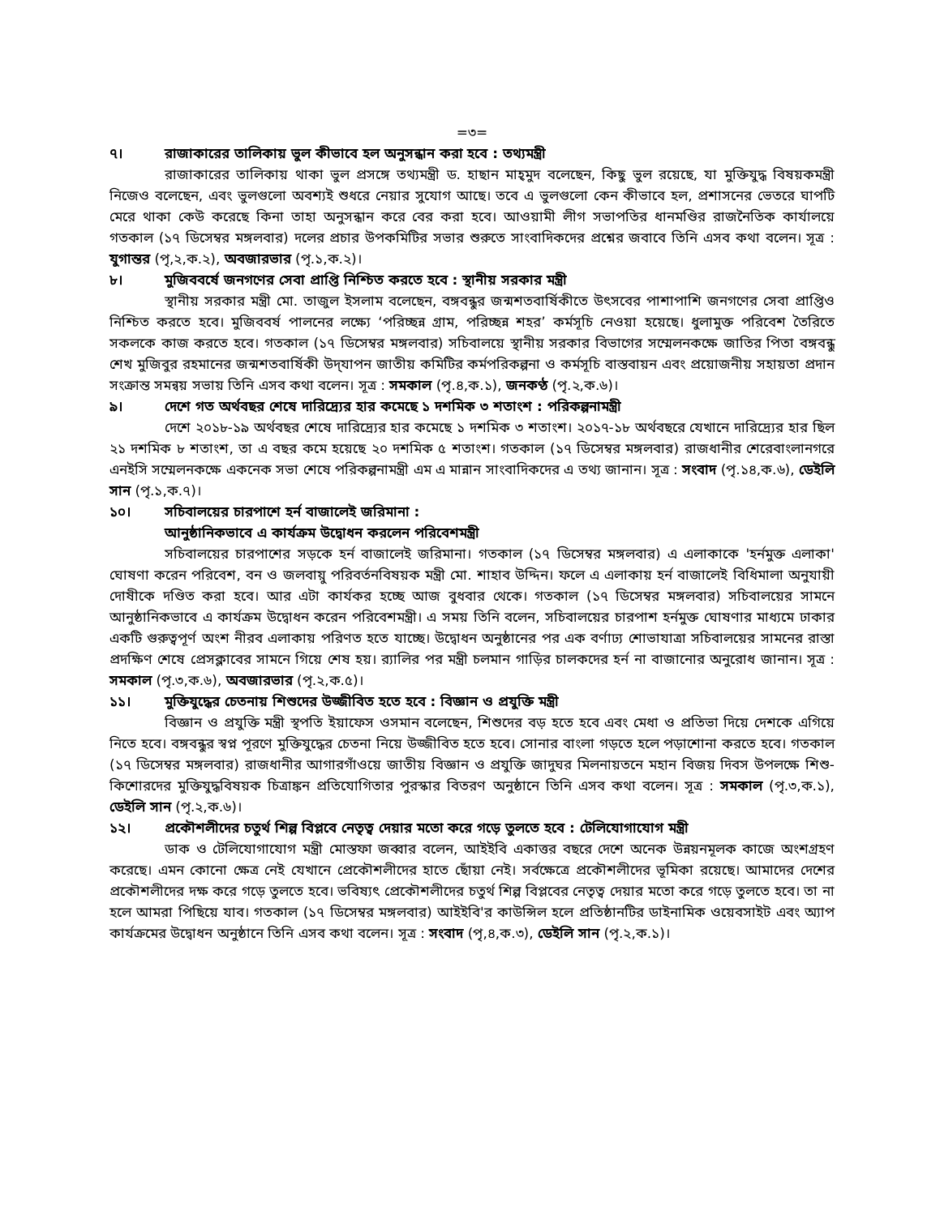=৩=
৭। রাজাকারের তালিকায় ভুল কীভাবে হল অনুসন্ধান করা হবে : তথ্যমন্ত্রী
রাজাকারের তালিকায় থাকা ভুল প্রসঙ্গে তথ্যমন্ত্রী ড. হাছান মাহ্‌মুদ বলেছেন, কিছু ভুল রয়েছে, যা মুক্তিযুদ্ধ বিষয়কমন্ত্রী নিজেও বলেছেন, এবং ভুলগুলো অবশ্যই শুধরে নেয়ার সুযোগ আছে। তবে এ ভুলগুলো কেন কীভাবে হল, প্রশাসনের ভেতরে ঘাপটি মেরে থাকা কেউ করেছে কিনা তাহা অনুসন্ধান করে বের করা হবে। আওয়ামী লীগ সভাপতির ধানমণ্ডির রাজনৈতিক কার্যালয়ে গতকাল (১৭ ডিসেম্বর মঙ্গলবার) দলের প্রচার উপকমিটির সভার শুরুতে সাংবাদিকদের প্রশ্নের জবাবে তিনি এসব কথা বলেন। সূত্র : যুগান্তর (পৃ,২,ক.২), অবজারভার (পৃ.১,ক.২)।
৮। মুজিববর্ষে জনগণের সেবা প্রাপ্তি নিশ্চিত করতে হবে : স্থানীয় সরকার মন্ত্রী
স্থানীয় সরকার মন্ত্রী মো. তাজুল ইসলাম বলেছেন, বঙ্গবন্ধুর জন্মশতবার্ষিকীতে উৎসবের পাশাপাশি জনগণের সেবা প্রাপ্তিও নিশ্চিত করতে হবে। মুজিববর্ষ পালনের লক্ষ্যে ‘পরিচ্ছন্ন গ্রাম, পরিচ্ছন্ন শহর’ কর্মসূচি নেওয়া হয়েছে। ধুলামুক্ত পরিবেশ তৈরিতে সকলকে কাজ করতে হবে। গতকাল (১৭ ডিসেম্বর মঙ্গলবার) সচিবালয়ে স্থানীয় সরকার বিভাগের সম্মেলনকক্ষে জাতির পিতা বঙ্গবন্ধু শেখ মুজিবুর রহমানের জন্মশতবার্ষিকী উদ্‌যাপন জাতীয় কমিটির কর্মপরিকল্পনা ও কর্মসূচি বাস্তবায়ন এবং প্রয়োজনীয় সহায়তা প্রদান সংক্রান্ত সমন্বয় সভায় তিনি এসব কথা বলেন। সূত্র : সমকাল (পৃ.৪,ক.১), জনকণ্ঠ (পৃ.২,ক.৬)।
৯। দেশে গত অর্থবছর শেষে দারিদ্র্যের হার কমেছে ১ দশমিক ৩ শতাংশ : পরিকল্পনামন্ত্রী
দেশে ২০১৮-১৯ অর্থবছর শেষে দারিদ্র্যের হার কমেছে ১ দশমিক ৩ শতাংশ। ২০১৭-১৮ অর্থবছরে যেখানে দারিদ্র্যের হার ছিল ২১ দশমিক ৮ শতাংশ, তা এ বছর কমে হয়েছে ২০ দশমিক ৫ শতাংশ। গতকাল (১৭ ডিসেম্বর মঙ্গলবার) রাজধানীর শেরেবাংলানগরে এনইসি সম্মেলনকক্ষে একনেক সভা শেষে পরিকল্পনামন্ত্রী এম এ মান্নান সাংবাদিকদের এ তথ্য জানান। সূত্র : সংবাদ (পৃ.১৪,ক.৬), ডেইলি সান (পৃ.১,ক.৭)।
১০। সচিবালয়ের চারপাশে হর্ন বাজালেই জরিমানা :
আনুষ্ঠানিকভাবে এ কার্যক্রম উদ্বোধন করলেন পরিবেশমন্ত্রী
সচিবালয়ের চারপাশের সড়কে হর্ন বাজালেই জরিমানা। গতকাল (১৭ ডিসেম্বর মঙ্গলবার) এ এলাকাকে 'হর্নমুক্ত এলাকা' ঘোষণা করেন পরিবেশ, বন ও জলবায়ু পরিবর্তনবিষয়ক মন্ত্রী মো. শাহাব উদ্দিন। ফলে এ এলাকায় হর্ন বাজালেই বিধিমালা অনুযায়ী দোষীকে দণ্ডিত করা হবে। আর এটা কার্যকর হচ্ছে আজ বুধবার থেকে। গতকাল (১৭ ডিসেম্বর মঙ্গলবার) সচিবালয়ের সামনে আনুষ্ঠানিকভাবে এ কার্যক্রম উদ্বোধন করেন পরিবেশমন্ত্রী। এ সময় তিনি বলেন, সচিবালয়ের চারপাশ হর্নমুক্ত ঘোষণার মাধ্যমে ঢাকার একটি গুরুত্বপূর্ণ অংশ নীরব এলাকায় পরিণত হতে যাচ্ছে। উদ্বোধন অনুষ্ঠানের পর এক বর্ণাঢ্য শোভাযাত্রা সচিবালয়ের সামনের রাস্তা প্রদক্ষিণ শেষে প্রেসক্লাবের সামনে গিয়ে শেষ হয়। র‍্যালির পর মন্ত্রী চলমান গাড়ির চালকদের হর্ন না বাজানোর অনুরোধ জানান। সূত্র : সমকাল (পৃ.৩,ক.৬), অবজারভার (পৃ.২,ক.৫)।
১১। মুক্তিযুদ্ধের চেতনায় শিশুদের উজ্জীবিত হতে হবে : বিজ্ঞান ও প্রযুক্তি মন্ত্রী
বিজ্ঞান ও প্রযুক্তি মন্ত্রী স্থপতি ইয়াফেস ওসমান বলেছেন, শিশুদের বড় হতে হবে এবং মেধা ও প্রতিভা দিয়ে দেশকে এগিয়ে নিতে হবে। বঙ্গবন্ধুর স্বপ্ন পূরণে মুক্তিযুদ্ধের চেতনা নিয়ে উজ্জীবিত হতে হবে। সোনার বাংলা গড়তে হলে পড়াশোনা করতে হবে। গতকাল (১৭ ডিসেম্বর মঙ্গলবার) রাজধানীর আগারগাঁওয়ে জাতীয় বিজ্ঞান ও প্রযুক্তি জাদুঘর মিলনায়তনে মহান বিজয় দিবস উপলক্ষে শিশু-কিশোরদের মুক্তিযুদ্ধবিষয়ক চিত্রাঙ্কন প্রতিযোগিতার পুরস্কার বিতরণ অনুষ্ঠানে তিনি এসব কথা বলেন। সূত্র : সমকাল (পৃ.৩,ক.১), ডেইলি সান (পৃ.২,ক.৬)।
১২। প্রকৌশলীদের চতুর্থ শিল্প বিপ্লবে নেতৃত্ব দেয়ার মতো করে গড়ে তুলতে হবে : টেলিযোগাযোগ মন্ত্রী
ডাক ও টেলিযোগাযোগ মন্ত্রী মোস্তফা জব্বার বলেন, আইইবি একাত্তর বছরে দেশে অনেক উন্নয়নমূলক কাজে অংশগ্রহণ করেছে। এমন কোনো ক্ষেত্র নেই যেখানে প্রেকৌশলীদের হাতে ছোঁয়া নেই। সর্বক্ষেত্রে প্রকৌশলীদের ভূমিকা রয়েছে। আমাদের দেশের প্রকৌশলীদের দক্ষ করে গড়ে তুলতে হবে। ভবিষ্যৎ প্রেকৌশলীদের চতুর্থ শিল্প বিপ্লবের নেতৃত্ব দেয়ার মতো করে গড়ে তুলতে হবে। তা না হলে আমরা পিছিয়ে যাব। গতকাল (১৭ ডিসেম্বর মঙ্গলবার) আইইবি'র কাউন্সিল হলে প্রতিষ্ঠানটির ডাইনামিক ওয়েবসাইট এবং অ্যাপ কার্যক্রমের উদ্বোধন অনুষ্ঠানে তিনি এসব কথা বলেন। সূত্র : সংবাদ (পৃ,৪,ক.৩), ডেইলি সান (পৃ.২,ক.১)।